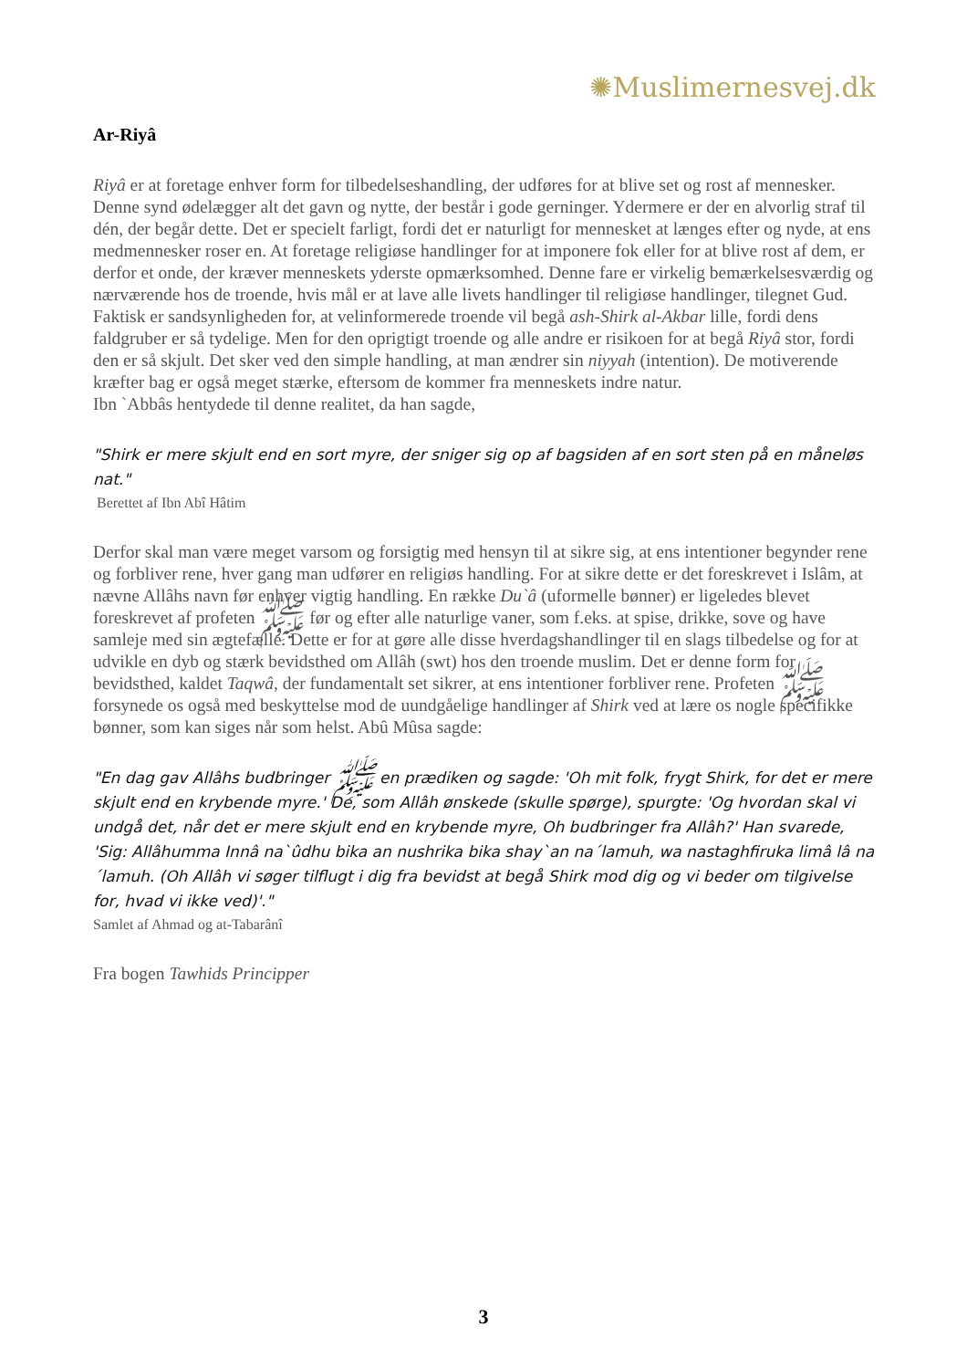✺Muslimernesvej.dk
Ar-Riyâ
Riyâ er at foretage enhver form for tilbedelseshandling, der udføres for at blive set og rost af mennesker. Denne synd ødelægger alt det gavn og nytte, der består i gode gerninger. Ydermere er der en alvorlig straf til dén, der begår dette. Det er specielt farligt, fordi det er naturligt for mennesket at længes efter og nyde, at ens medmennesker roser en. At foretage religiøse handlinger for at imponere fok eller for at blive rost af dem, er derfor et onde, der kræver menneskets yderste opmærksomhed. Denne fare er virkelig bemærkelsesværdig og nærværende hos de troende, hvis mål er at lave alle livets handlinger til religiøse handlinger, tilegnet Gud. Faktisk er sandsynligheden for, at velinformerede troende vil begå ash-Shirk al-Akbar lille, fordi dens faldgruber er så tydelige. Men for den oprigtigt troende og alle andre er risikoen for at begå Riyâ stor, fordi den er så skjult. Det sker ved den simple handling, at man ændrer sin niyyah (intention). De motiverende kræfter bag er også meget stærke, eftersom de kommer fra menneskets indre natur.
Ibn `Abbâs hentydede til denne realitet, da han sagde,
"Shirk er mere skjult end en sort myre, der sniger sig op af bagsiden af en sort sten på en måneløs nat."
Berettet af Ibn Abî Hâtim
Derfor skal man være meget varsom og forsigtig med hensyn til at sikre sig, at ens intentioner begynder rene og forbliver rene, hver gang man udfører en religiøs handling. For at sikre dette er det foreskrevet i Islâm, at nævne Allâhs navn før enhver vigtig handling. En række Du`â (uformelle bønner) er ligeledes blevet foreskrevet af profeten ﷺ før og efter alle naturlige vaner, som f.eks. at spise, drikke, sove og have samleje med sin ægtefælle. Dette er for at gøre alle disse hverdagshandlinger til en slags tilbedelse og for at udvikle en dyb og stærk bevidsthed om Allâh (swt) hos den troende muslim. Det er denne form for bevidsthed, kaldet Taqwâ, der fundamentalt set sikrer, at ens intentioner forbliver rene. Profeten ﷺ forsynede os også med beskyttelse mod de uundgåelige handlinger af Shirk ved at lære os nogle specifikke bønner, som kan siges når som helst. Abû Mûsa sagde:
"En dag gav Allâhs budbringer ﷺ en prædiken og sagde: 'Oh mit folk, frygt Shirk, for det er mere skjult end en krybende myre.' De, som Allâh ønskede (skulle spørge), spurgte: 'Og hvordan skal vi undgå det, når det er mere skjult end en krybende myre, Oh budbringer fra Allâh?' Han svarede, 'Sig: Allâhumma Innâ na`ûdhu bika an nushrika bika shay`an na´lamuh, wa nastaghfiruka limâ lâ na´lamuh. (Oh Allâh vi søger tilflugt i dig fra bevidst at begå Shirk mod dig og vi beder om tilgivelse for, hvad vi ikke ved)'."
Samlet af Ahmad og at-Tabarânî
Fra bogen Tawhids Principper
3